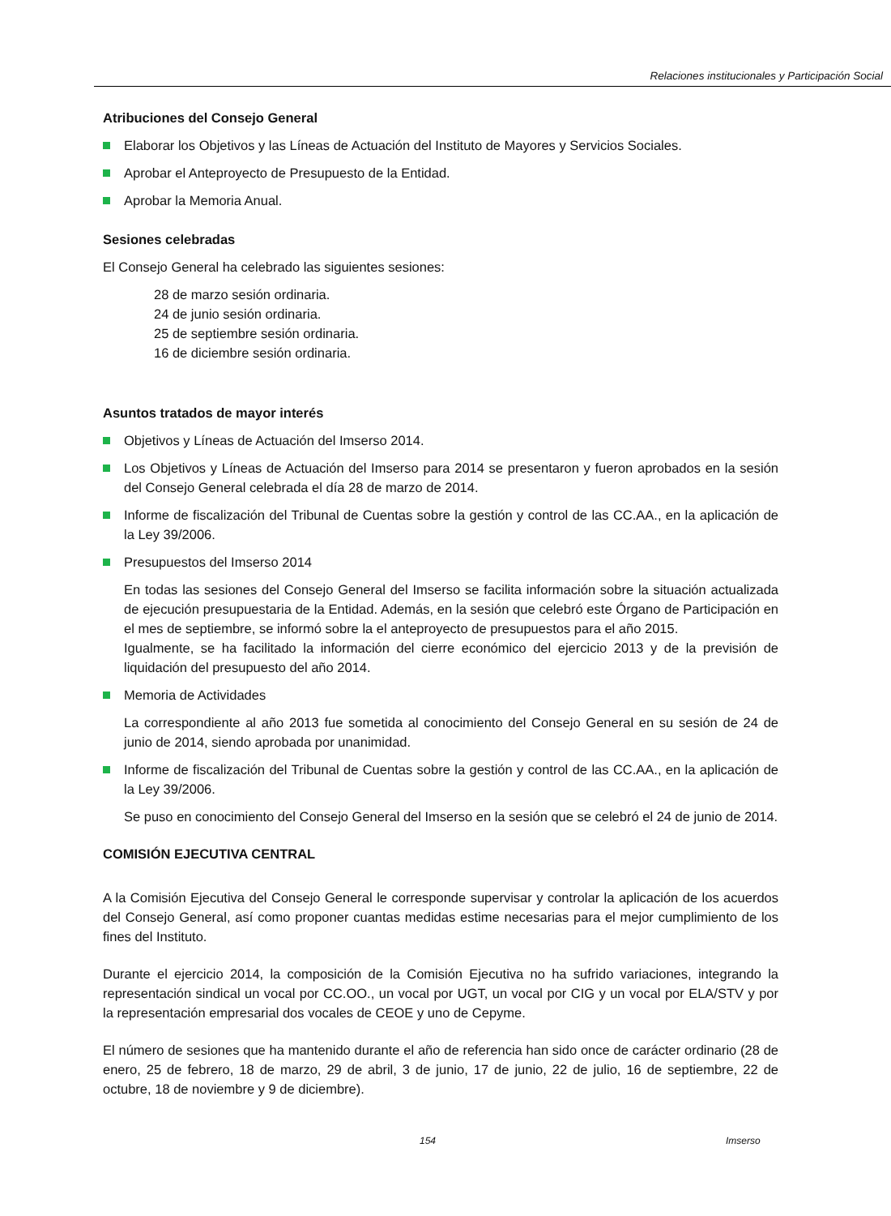Relaciones institucionales y Participación Social
Atribuciones del Consejo General
Elaborar los Objetivos y las Líneas de Actuación del Instituto de Mayores y Servicios Sociales.
Aprobar el Anteproyecto de Presupuesto de la Entidad.
Aprobar la Memoria Anual.
Sesiones celebradas
El Consejo General ha celebrado las siguientes sesiones:
28 de marzo sesión ordinaria.
24 de junio sesión ordinaria.
25 de septiembre sesión ordinaria.
16 de diciembre sesión ordinaria.
Asuntos tratados de mayor interés
Objetivos y Líneas de Actuación del Imserso 2014.
Los Objetivos y Líneas de Actuación del Imserso para 2014 se presentaron y fueron aprobados en la sesión del Consejo General celebrada el día 28 de marzo de 2014.
Informe de fiscalización del Tribunal de Cuentas sobre la gestión y control de las CC.AA., en la aplicación de la Ley 39/2006.
Presupuestos del Imserso 2014
En todas las sesiones del Consejo General del Imserso se facilita información sobre la situación actualizada de ejecución presupuestaria de la Entidad. Además, en la sesión que celebró este Órgano de Participación en el mes de septiembre, se informó sobre la el anteproyecto de presupuestos para el año 2015.
Igualmente, se ha facilitado la información del cierre económico del ejercicio 2013 y de la previsión de liquidación del presupuesto del año 2014.
Memoria de Actividades
La correspondiente al año 2013 fue sometida al conocimiento del Consejo General en su sesión de 24 de junio de 2014, siendo aprobada por unanimidad.
Informe de fiscalización del Tribunal de Cuentas sobre la gestión y control de las CC.AA., en la aplicación de la Ley 39/2006.
Se puso en conocimiento del Consejo General del Imserso en la sesión que se celebró el 24 de junio de 2014.
COMISIÓN EJECUTIVA CENTRAL
A la Comisión Ejecutiva del Consejo General le corresponde supervisar y controlar la aplicación de los acuerdos del Consejo General, así como proponer cuantas medidas estime necesarias para el mejor cumplimiento de los fines del Instituto.
Durante el ejercicio 2014, la composición de la Comisión Ejecutiva no ha sufrido variaciones, integrando la representación sindical un vocal por CC.OO., un vocal por UGT, un vocal por CIG y un vocal por ELA/STV y por la representación empresarial dos vocales de CEOE y uno de Cepyme.
El número de sesiones que ha mantenido durante el año de referencia han sido once de carácter ordinario (28 de enero, 25 de febrero, 18 de marzo, 29 de abril, 3 de junio, 17 de junio, 22 de julio, 16 de septiembre, 22 de octubre, 18 de noviembre y 9 de diciembre).
154 Imserso